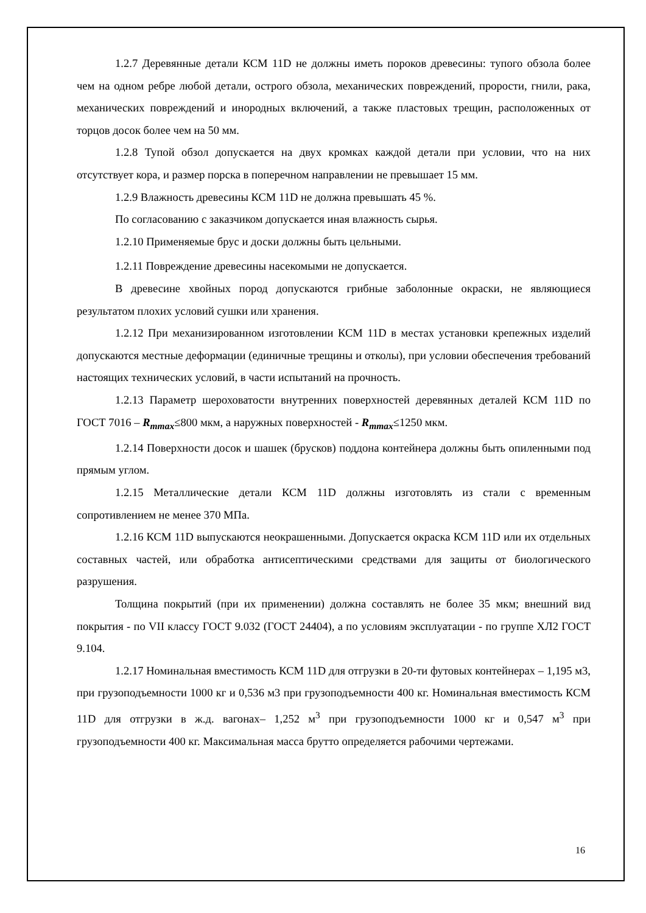1.2.7 Деревянные детали КСМ 11D не должны иметь пороков древесины: тупого обзола более чем на одном ребре любой детали, острого обзола, механических повреждений, прорости, гнили, рака, механических повреждений и инородных включений, а также пластовых трещин, расположенных от торцов досок более чем на 50 мм.
1.2.8 Тупой обзол допускается на двух кромках каждой детали при условии, что на них отсутствует кора, и размер порска в поперечном направлении не превышает 15 мм.
1.2.9 Влажность древесины КСМ 11D не должна превышать 45 %.
По согласованию с заказчиком допускается иная влажность сырья.
1.2.10 Применяемые брус и доски должны быть цельными.
1.2.11 Повреждение древесины насекомыми не допускается.
В древесине хвойных пород допускаются грибные заболонные окраски, не являющиеся результатом плохих условий сушки или хранения.
1.2.12 При механизированном изготовлении КСМ 11D в местах установки крепежных изделий допускаются местные деформации (единичные трещины и отколы), при условии обеспечения требований настоящих технических условий, в части испытаний на прочность.
1.2.13 Параметр шероховатости внутренних поверхностей деревянных деталей КСМ 11D по ГОСТ 7016 – R<sub>mmax</sub>≤800 мкм, а наружных поверхностей - R<sub>mmax</sub>≤1250 мкм.
1.2.14 Поверхности досок и шашек (брусков) поддона контейнера должны быть опиленными под прямым углом.
1.2.15 Металлические детали КСМ 11D должны изготовлять из стали с временным сопротивлением не менее 370 МПа.
1.2.16 КСМ 11D выпускаются неокрашенными. Допускается окраска КСМ 11D или их отдельных составных частей, или обработка антисептическими средствами для защиты от биологического разрушения.
Толщина покрытий (при их применении) должна составлять не более 35 мкм; внешний вид покрытия - по VII классу ГОСТ 9.032 (ГОСТ 24404), а по условиям эксплуатации - по группе ХЛ2 ГОСТ 9.104.
1.2.17 Номинальная вместимость КСМ 11D для отгрузки в 20-ти футовых контейнерах – 1,195 м3, при грузоподъемности 1000 кг и 0,536 м3 при грузоподъемности 400 кг. Номинальная вместимость КСМ 11D для отгрузки в ж.д. вагонах– 1,252 м<sup>3</sup> при грузоподъемности 1000 кг и 0,547 м<sup>3</sup> при грузоподъемности 400 кг. Максимальная масса брутто определяется рабочими чертежами.
16